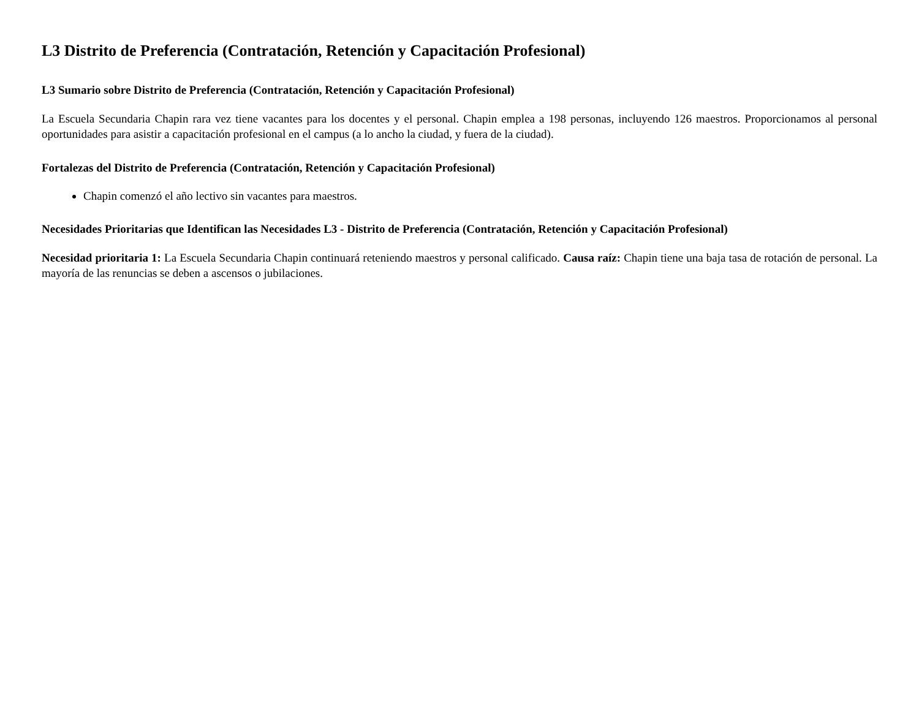L3 Distrito de Preferencia (Contratación, Retención y Capacitación Profesional)
L3 Sumario sobre Distrito de Preferencia (Contratación, Retención y Capacitación Profesional)
La Escuela Secundaria Chapin rara vez tiene vacantes para los docentes y el personal. Chapin emplea a 198 personas, incluyendo 126 maestros. Proporcionamos al personal oportunidades para asistir a capacitación profesional en el campus (a lo ancho la ciudad, y fuera de la ciudad).
Fortalezas del Distrito de Preferencia (Contratación, Retención y Capacitación Profesional)
Chapin comenzó el año lectivo sin vacantes para maestros.
Necesidades Prioritarias que Identifican las Necesidades L3 - Distrito de Preferencia (Contratación, Retención y Capacitación Profesional)
Necesidad prioritaria 1: La Escuela Secundaria Chapin continuará reteniendo maestros y personal calificado. Causa raíz: Chapin tiene una baja tasa de rotación de personal. La mayoría de las renuncias se deben a ascensos o jubilaciones.